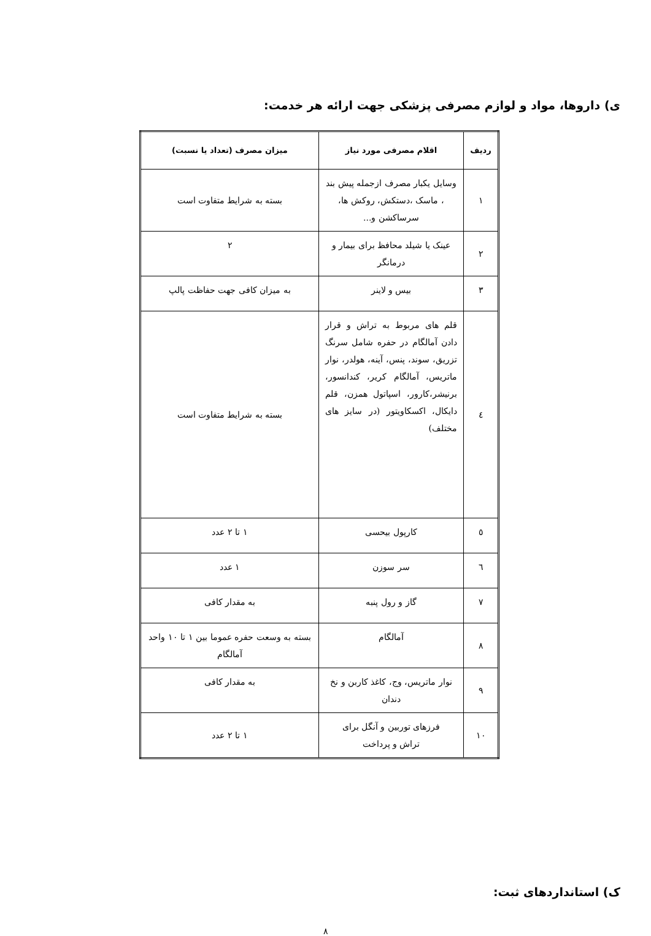ی) داروها، مواد و لوازم مصرفی پزشکی جهت ارائه هر خدمت:
| ردیف | اقلام مصرفی مورد نیاز | میزان مصرف (تعداد یا نسبت) |
| --- | --- | --- |
| ١ | وسایل یکبار مصرف ازجمله پیش بند ، ماسک ،دستکش، روکش ها، سرساکشن و... | بسته به شرایط متفاوت است |
| ٢ | عینک یا شیلد محافظ برای بیمار و درمانگر | ٢ |
| ٣ | بیس و لاینر | به میزان کافی جهت حفاظت پالپ |
| ٤ | قلم های مربوط به تراش و قرار دادن آمالگام در حفره شامل سرنگ تزریق، سوند، پنس، آینه، هولدر، نوار ماتریس، آمالگام کریر، کندانسور، برنیشر،کارور، اسپاتول همزن، قلم دایکال، اکسکاویتور (در سایز های مختلف) | بسته به شرایط متفاوت است |
| ٥ | کارپول بیحسی | ١ تا ٢ عدد |
| ٦ | سر سوزن | ١ عدد |
| ٧ | گاز و رول پنبه | به مقدار کافی |
| ٨ | آمالگام | بسته به وسعت حفره عموما بین ١ تا ١٠ واحد آمالگام |
| ٩ | نوار ماتریس، وج، کاغذ کاربن و نخ دندان | به مقدار کافی |
| ١٠ | فرزهای توربین و آنگل برای تراش و پرداخت | ١ تا ٢ عدد |
ک) استانداردهای ثبت:
٨